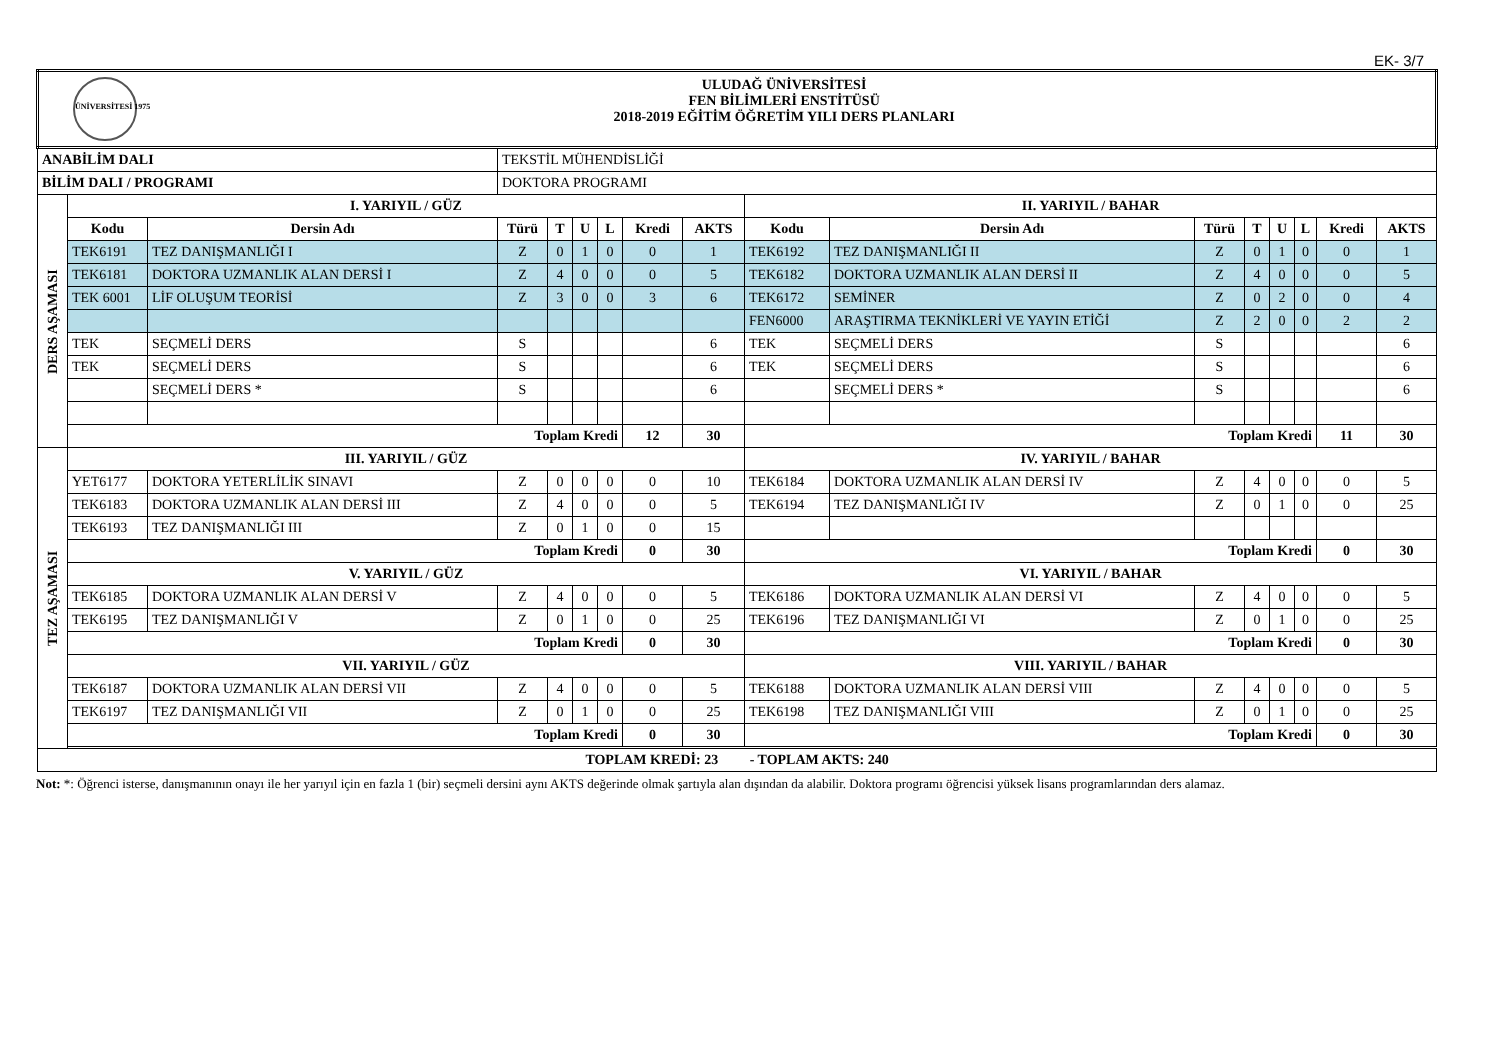EK- 3/7
| ÜNİVERSİTESİ 1975 ULUDAĞ ÜNİVERSİTESİ FEN BİLİMLERİ ENSTİTÜSÜ 2018-2019 EĞİTİM ÖĞRETİM YILI DERS PLANLARI | | | | | | | | | | | | | | | | |
| ANABİLİM DALI | | | TEKSTİL MÜHENDİSLİĞİ | | | | | | | | | | | | | |
| BİLİM DALI / PROGRAMI | | | DOKTORA PROGRAMI | | | | | | | | | | | | | |
| DERS AŞAMASI | I. YARIYIL / GÜZ | | | | | | | | II. YARIYIL / BAHAR | | | | | | | |
| | Kodu | Dersin Adı | Türü | T | U | L | Kredi | AKTS | Kodu | Dersin Adı | Türü | T | U | L | Kredi | AKTS |
| | TEK6191 | TEZ DANIŞMANLIĞI I | Z | 0 | 1 | 0 | 0 | 1 | TEK6192 | TEZ DANIŞMANLIĞI II | Z | 0 | 1 | 0 | 0 | 1 |
| | TEK6181 | DOKTORA UZMANLIK ALAN DERSİ I | Z | 4 | 0 | 0 | 0 | 5 | TEK6182 | DOKTORA UZMANLIK ALAN DERSİ II | Z | 4 | 0 | 0 | 0 | 5 |
| | TEK 6001 | LİF OLUŞUM TEORİSİ | Z | 3 | 0 | 0 | 3 | 6 | TEK6172 | SEMİNER | Z | 0 | 2 | 0 | 0 | 4 |
| | | | | | | | | | FEN6000 | ARAŞTIRMA TEKNİKLERİ VE YAYIN ETİĞİ | Z | 2 | 0 | 0 | 2 | 2 |
| | TEK | SEÇMELİ DERS | S | | | | | 6 | TEK | SEÇMELİ DERS | S | | | | | 6 |
| | TEK | SEÇMELİ DERS | S | | | | | 6 | TEK | SEÇMELİ DERS | S | | | | | 6 |
| | | SEÇMELİ DERS * | S | | | | | 6 | | SEÇMELİ DERS * | S | | | | | 6 |
| | Toplam Kredi | | | | | | 12 | 30 | Toplam Kredi | | | | | | 11 | 30 |
| TEZ AŞAMASI | III. YARIYIL / GÜZ | | | | | | | | IV. YARIYIL / BAHAR | | | | | | | |
| | YET6177 | DOKTORA YETERLİLİK SINAVI | Z | 0 | 0 | 0 | 0 | 10 | TEK6184 | DOKTORA UZMANLIK ALAN DERSİ IV | Z | 4 | 0 | 0 | 0 | 5 |
| | TEK6183 | DOKTORA UZMANLIK ALAN DERSİ III | Z | 4 | 0 | 0 | 0 | 5 | TEK6194 | TEZ DANIŞMANLIĞI IV | Z | 0 | 1 | 0 | 0 | 25 |
| | TEK6193 | TEZ DANIŞMANLIĞI III | Z | 0 | 1 | 0 | 0 | 15 | | | | | | | | |
| | Toplam Kredi | | | | | | 0 | 30 | Toplam Kredi | | | | | | 0 | 30 |
| | V. YARIYIL / GÜZ | | | | | | | | VI. YARIYIL / BAHAR | | | | | | | |
| | TEK6185 | DOKTORA UZMANLIK ALAN DERSİ V | Z | 4 | 0 | 0 | 0 | 5 | TEK6186 | DOKTORA UZMANLIK ALAN DERSİ VI | Z | 4 | 0 | 0 | 0 | 5 |
| | TEK6195 | TEZ DANIŞMANLIĞI V | Z | 0 | 1 | 0 | 0 | 25 | TEK6196 | TEZ DANIŞMANLIĞI VI | Z | 0 | 1 | 0 | 0 | 25 |
| | Toplam Kredi | | | | | | 0 | 30 | Toplam Kredi | | | | | | 0 | 30 |
| | VII. YARIYIL / GÜZ | | | | | | | | VIII. YARIYIL / BAHAR | | | | | | | |
| | TEK6187 | DOKTORA UZMANLIK ALAN DERSİ VII | Z | 4 | 0 | 0 | 0 | 5 | TEK6188 | DOKTORA UZMANLIK ALAN DERSİ VIII | Z | 4 | 0 | 0 | 0 | 5 |
| | TEK6197 | TEZ DANIŞMANLIĞI VII | Z | 0 | 1 | 0 | 0 | 25 | TEK6198 | TEZ DANIŞMANLIĞI VIII | Z | 0 | 1 | 0 | 0 | 25 |
| | Toplam Kredi | | | | | | 0 | 30 | Toplam Kredi | | | | | | 0 | 30 |
| TOPLAM KREDİ: 23 - TOPLAM AKTS: 240 | | | | | | | | | | | | | | | | |
Not: *: Öğrenci isterse, danışmanının onayı ile her yarıyıl için en fazla 1 (bir) seçmeli dersini aynı AKTS değerinde olmak şartıyla alan dışından da alabilir. Doktora programı öğrencisi yüksek lisans programlarından ders alamaz.